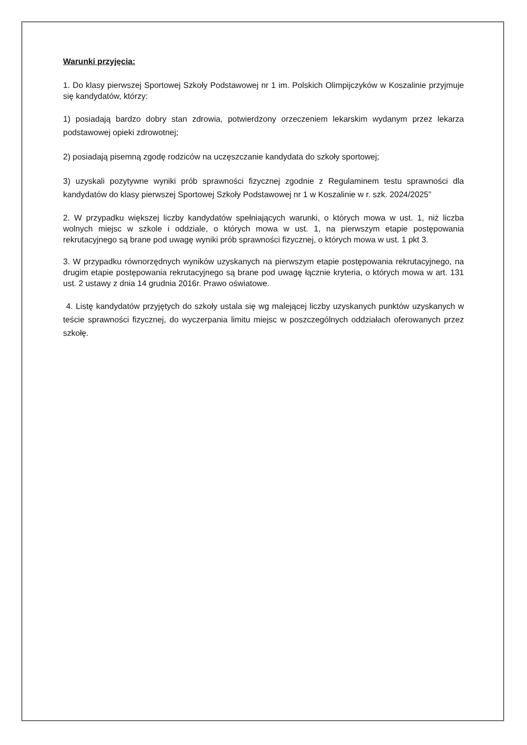Warunki przyjęcia:
1. Do klasy pierwszej Sportowej Szkoły Podstawowej nr 1 im. Polskich Olimpijczyków w Koszalinie przyjmuje się kandydatów, którzy:
1) posiadają bardzo dobry stan zdrowia, potwierdzony orzeczeniem lekarskim wydanym przez lekarza podstawowej opieki zdrowotnej;
2) posiadają pisemną zgodę rodziców na uczęszczanie kandydata do szkoły sportowej;
3) uzyskali pozytywne wyniki prób sprawności fizycznej zgodnie z Regulaminem testu sprawności dla kandydatów do klasy pierwszej Sportowej Szkoły Podstawowej nr 1 w Koszalinie w r. szk. 2024/2025”
2. W przypadku większej liczby kandydatów spełniających warunki, o których mowa w ust. 1, niż liczba wolnych miejsc w szkole i oddziale, o których mowa w ust. 1, na pierwszym etapie postępowania rekrutacyjnego są brane pod uwagę wyniki prób sprawności fizycznej, o których mowa w ust. 1 pkt 3.
3. W przypadku równorzędnych wyników uzyskanych na pierwszym etapie postępowania rekrutacyjnego, na drugim etapie postępowania rekrutacyjnego są brane pod uwagę łącznie kryteria, o których mowa w art. 131 ust. 2 ustawy z dnia 14 grudnia 2016r. Prawo oświatowe.
4. Listę kandydatów przyjętych do szkoły ustala się wg malejącej liczby uzyskanych punktów uzyskanych w teście sprawności fizycznej, do wyczerpania limitu miejsc w poszczególnych oddziałach oferowanych przez szkołę.